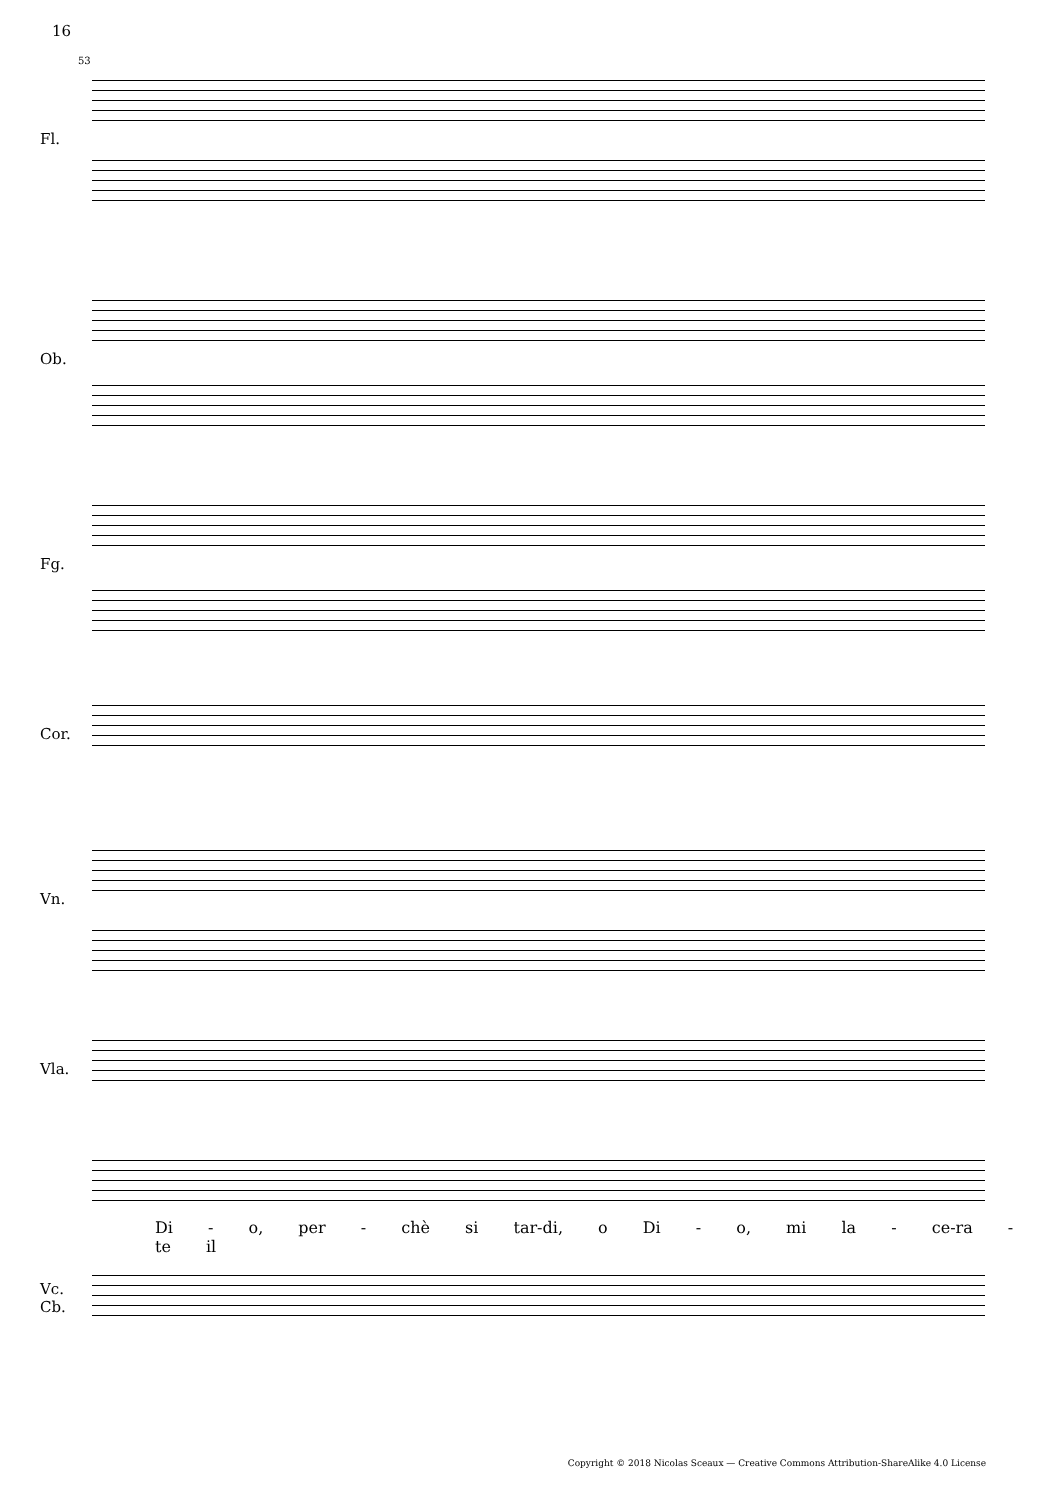16
53
Fl.
Ob.
Fg.
Cor.
Vn.
Vla.
Di - o, per - chè si tar-di, o Di - o, mi la - ce-ra - te il
Vc.
Cb.
Copyright © 2018 Nicolas Sceaux — Creative Commons Attribution-ShareAlike 4.0 License